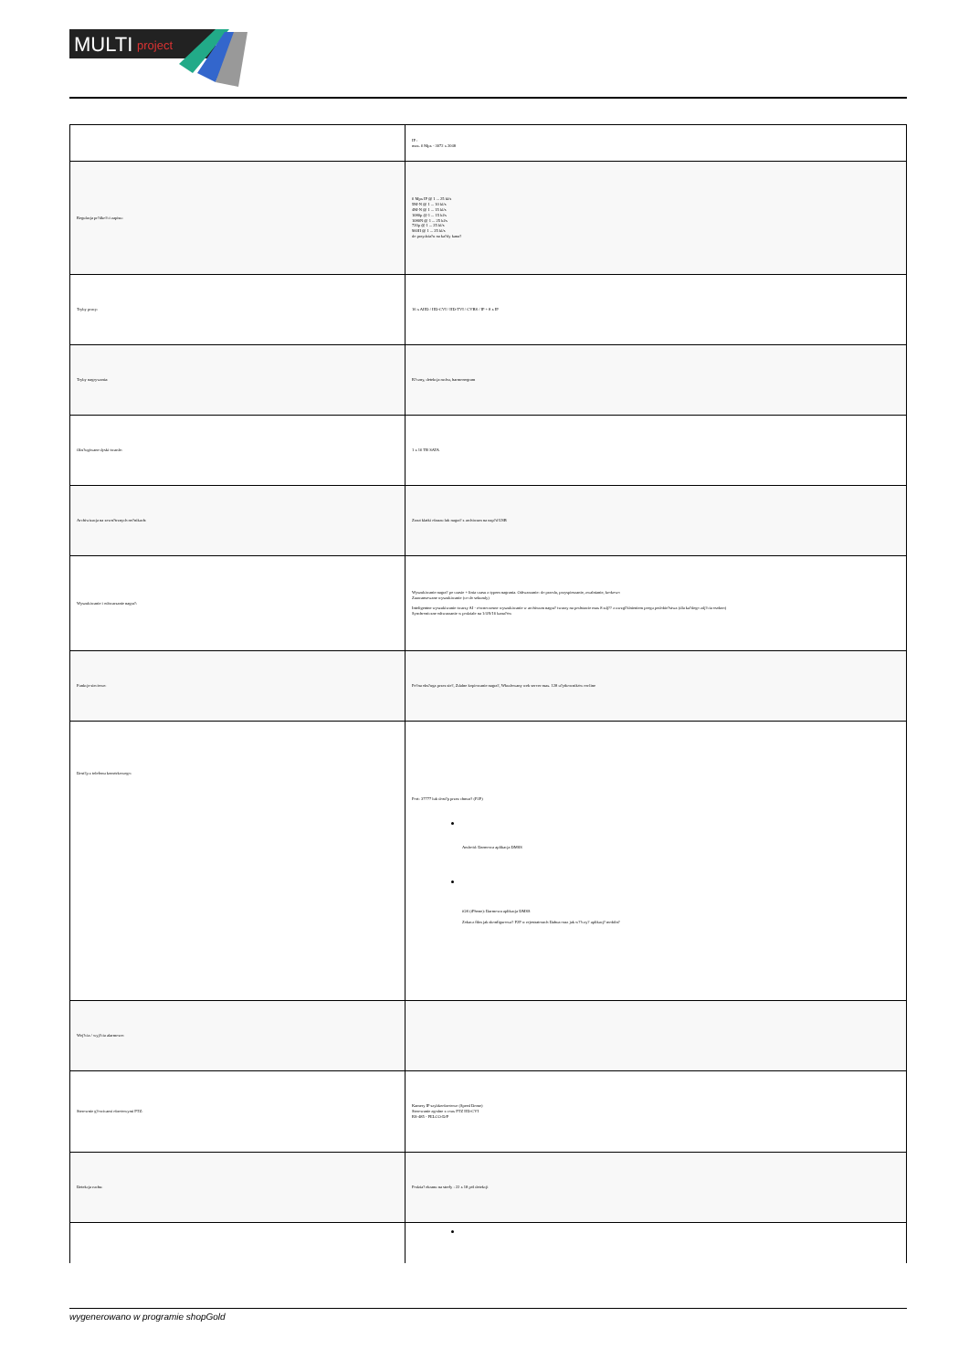MULTI
project
| | IP : max. 6 Mpx - 3072 x 2048 |
| Regulacja pr?dko?ci zapisu: | 6 Mpx IP @ 1 ... 25 kl/s 5M-N @ 1 ... 10 kl/s 4M-N @ 1 ... 15 kl/s 1080p @ 1 ... 15 kl/s 1080N @ 1 ... 25 kl/s 720p @ 1 ... 25 kl/s 960H @ 1 ... 25 kl/s do przydzia?u na ka?dy kana? |
| Tryby pracy: | 16 x AHD / HD-CVI / HD-TVI / CVBS / IP + 8 x IP |
| Tryby nagrywania: | R?czny, detekcja ruchu, harmonogram |
| Obs?ugiwane dyski twarde: | 1 x 16 TB SATA |
| Archiwizacja na zewn?trznych no?nikach: | Zrzut klatki obrazu lub nagra? z archiwum na nap?d USB |
| Wyszukiwanie i odtwarzanie nagra?: | Wyszukiwanie nagra? po czasie + linia czasu z typem nagrania. Odtwarzanie: do przodu, przyspieszanie, zwalnianie, krokowo Zaawansowane wyszukiwanie (co do sekundy) Inteligentne wyszukiwanie twarzy AI - równoczesne wyszukiwanie w archiwum nagra? twarzy na podstawie max 8 zdj?? z uwzgl?dnieniem progu podobie?stwa (dla ka?dego zdj?cia osobno) Synchroniczne odtwarzanie w podziale na 1/4/9/16 kana?ów |
| Funkcje sieciowe: | Pe?na obs?uga przez sie?, Zdalne kopiowanie nagra?, Wbudowany web server max. 128 u?ytkowników on-line |
| Dost?p z telefonu komórkowego: | Port: 37777 lub dost?p przez chmur? (P2P) Android: Darmowa aplikacja DMSS iOS (iPhone): Darmowa aplikacja DMSS Zobacz film jak skonfigurowa? P2P w rejestratorach Dahua oraz jak w??czy? aplikacj? mobiln? |
| Wej?cia / wyj?cia alarmowe: | |
| Sterownie g?owicami obrotowymi PTZ: | Kamery IP szybkoobrotowe (Speed Dome) Sterowanie zgodne z coax PTZ HD-CVI RS-485 - PELCO-D/P |
| Detekcja ruchu: | Podzia? ekranu na strefy : 22 x 18 pól detekcji |
wygenerowano w programie shopGold